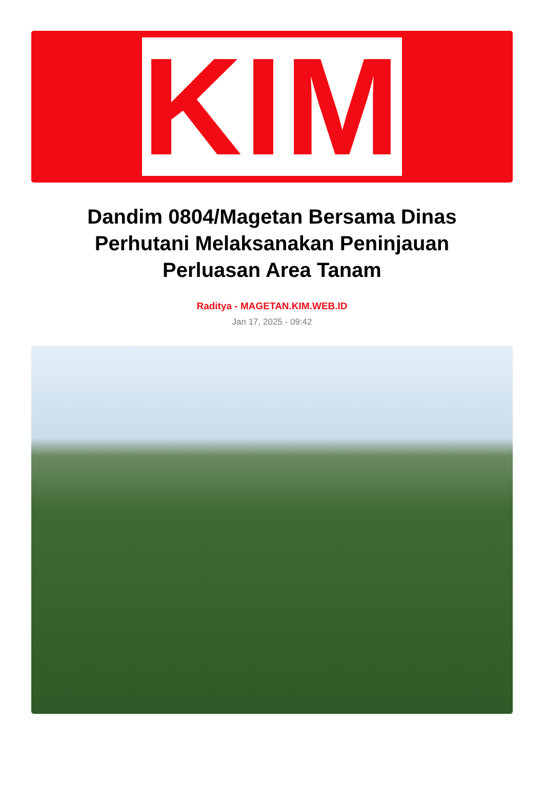KIM
Dandim 0804/Magetan Bersama Dinas Perhutani Melaksanakan Peninjauan Perluasan Area Tanam
Raditya - MAGETAN.KIM.WEB.ID
Jan 17, 2025 - 09:42